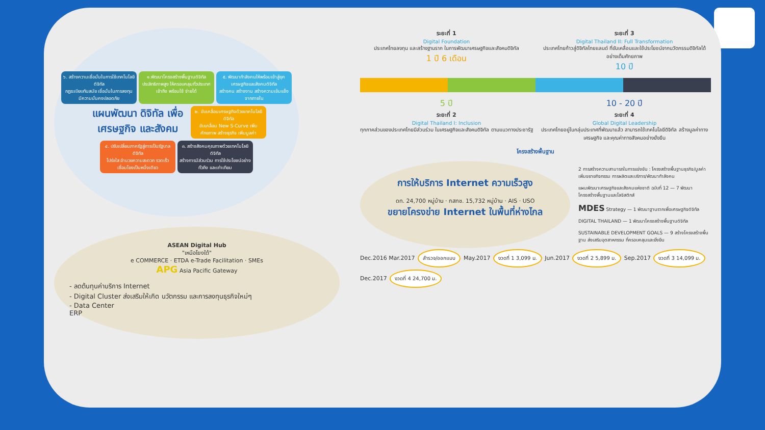๖. สร้างความเชื่อมั่นในการใช้เทคโนโลยีดิจิทัล
กฎระเบียบทันสมัย เชื่อมั่นในการลงทุน มีความมั่นคงปลอดภัย
๑.พัฒนาโครงสร้างพื้นฐานดิจิทัลประสิทธิภาพสูง ให้ครอบคลุมทั่วประเทศ
เข้าถึง พร้อมใช้ จ่ายได้
๕. พัฒนากำลังคนให้พร้อมเข้าสู่ยุคเศรษฐกิจและสังคมดิจิทัล
สร้างคน สร้างงาน สร้างความเข้มแข็งจากภายใน
แผนพัฒนา ดิจิทัล เพื่อเศรษฐกิจ และสังคม
๒. ขับเคลื่อนเศรษฐกิจด้วยเทคโนโลยีดิจิทัล
ขับเคลื่อน New S-Curve เพิ่มศักยภาพ สร้างธุรกิจ เพิ่มมูลค่า
๔. ปรับเปลี่ยนภาครัฐสู่การเป็นรัฐบาลดิจิทัล
โปร่งใส อำนวยความสะดวก รวดเร็ว เชื่อมโยงเป็นหนึ่งเดียว
๓. สร้างสังคมคุณภาพด้วยเทคโนโลยีดิจิทัล
สร้างการมีส่วนร่วม การใช้ประโยชน์อย่างทั่วถึง และเท่าเทียม
ASEAN Digital Hub
"เหนือโยงใต้"
e COMMERCE · ETDA e-Trade Facilitation · SMEs
APG Asia Pacific Gateway
- ลดต้นทุนค่าบริการ Internet
- Digital Cluster ส่งเสริมให้เกิด นวัตกรรม และการลงทุนธุรกิจใหม่ๆ
- Data Center
ERP
ระยะที่ 1
Digital Foundation
ประเทศไทยลงทุน และสร้างฐานราก ในการพัฒนาเศรษฐกิจและสังคมดิจิทัล
1 ปี 6 เดือน
ระยะที่ 3
Digital Thailand II: Full Transformation
ประเทศไทยก้าวสู่ดิจิทัลไทยแลนด์ ที่ขับเคลื่อนและใช้ประโยชน์จากนวัตกรรมดิจิทัลได้อย่างเต็มศักยภาพ
10 ปี
5 ปี
ระยะที่ 2
Digital Thailand I: Inclusion
ทุกภาคส่วนของประเทศไทยมีส่วนร่วม ในเศรษฐกิจและสังคมดิจิทัล ตามแนวทางประชารัฐ
10 - 20 ปี
ระยะที่ 4
Global Digital Leadership
ประเทศไทยอยู่ในกลุ่มประเทศที่พัฒนาแล้ว สามารถใช้เทคโนโลยีดิจิทัล สร้างมูลค่าทางเศรษฐกิจ และคุณค่าทางสังคมอย่างยั่งยืน
โครงสร้างพื้นฐาน
การให้บริการ Internet ความเร็วสูง
ดท. 24,700 หมู่บ้าน · กสทช. 15,732 หมู่บ้าน · AIS · USO
ขยายโครงข่าย Internet ในพื้นที่ห่างไกล
2 การสร้างความสามารถในการแข่งขัน : โครงสร้างพื้นฐานธุรกิจ/มูลค่าเพิ่มขยายกิจกรรม การผลิตและบริการ/พัฒนากำลังคน
แผนพัฒนาเศรษฐกิจและสังคมแห่งชาติ ฉบับที่ 12 — 7 พัฒนาโครงสร้างพื้นฐานและโลจิสติกส์
MDES Strategy — 1 พัฒนาฐานรากเพื่อเศรษฐกิจดิจิทัล
DIGITAL THAILAND — 1 พัฒนาโครงสร้างพื้นฐานดิจิทัล
SUSTAINABLE DEVELOPMENT GOALS — 9 สร้างโครงสร้างพื้นฐาน ส่งเสริมอุตสาหกรรม ที่ครอบคลุมและยั่งยืน
Dec.2016 Mar.2017 สำรวจ/ออกแบบ May.2017 งวดที่ 1 3,099 ม. Jun.2017 งวดที่ 2 5,899 ม. Sep.2017 งวดที่ 3 14,099 ม. Dec.2017 งวดที่ 4 24,700 ม.